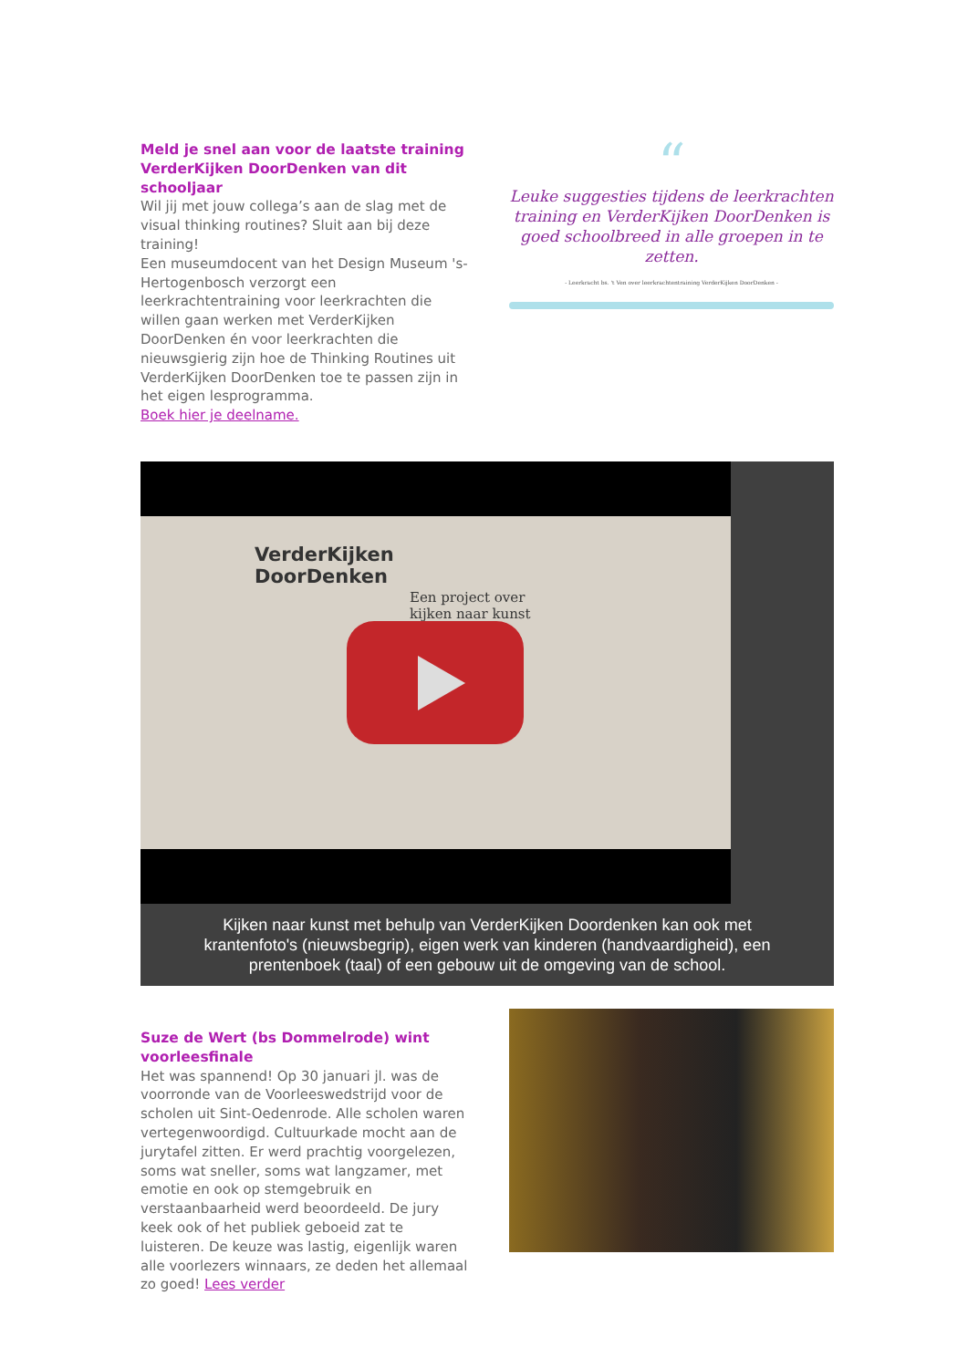Meld je snel aan voor de laatste training VerderKijken DoorDenken van dit schooljaar
Wil jij met jouw collega’s aan de slag met de visual thinking routines? Sluit aan bij deze training!
Een museumdocent van het Design Museum 's-Hertogenbosch verzorgt een leerkrachtentraining voor leerkrachten die willen gaan werken met VerderKijken DoorDenken én voor leerkrachten die nieuwsgierig zijn hoe de Thinking Routines uit VerderKijken DoorDenken toe te passen zijn in het eigen lesprogramma.
Boek hier je deelname.
“
Leuke suggesties tijdens de leerkrachten training en VerderKijken DoorDenken is goed schoolbreed in alle groepen in te zetten.
- Leerkracht bs. 't Ven over leerkrachtentraining VerderKijken DoorDenken -
VerderKijken
DoorDenken
Een project over
kijken naar kunst
Kijken naar kunst met behulp van VerderKijken Doordenken kan ook met krantenfoto's (nieuwsbegrip), eigen werk van kinderen (handvaardigheid), een prentenboek (taal) of een gebouw uit de omgeving van de school.
Suze de Wert (bs Dommelrode) wint voorleesfinale
Het was spannend! Op 30 januari jl. was de voorronde van de Voorleeswedstrijd voor de scholen uit Sint-Oedenrode. Alle scholen waren vertegenwoordigd. Cultuurkade mocht aan de jurytafel zitten. Er werd prachtig voorgelezen, soms wat sneller, soms wat langzamer, met emotie en ook op stemgebruik en verstaanbaarheid werd beoordeeld. De jury keek ook of het publiek geboeid zat te luisteren. De keuze was lastig, eigenlijk waren alle voorlezers winnaars, ze deden het allemaal zo goed! Lees verder